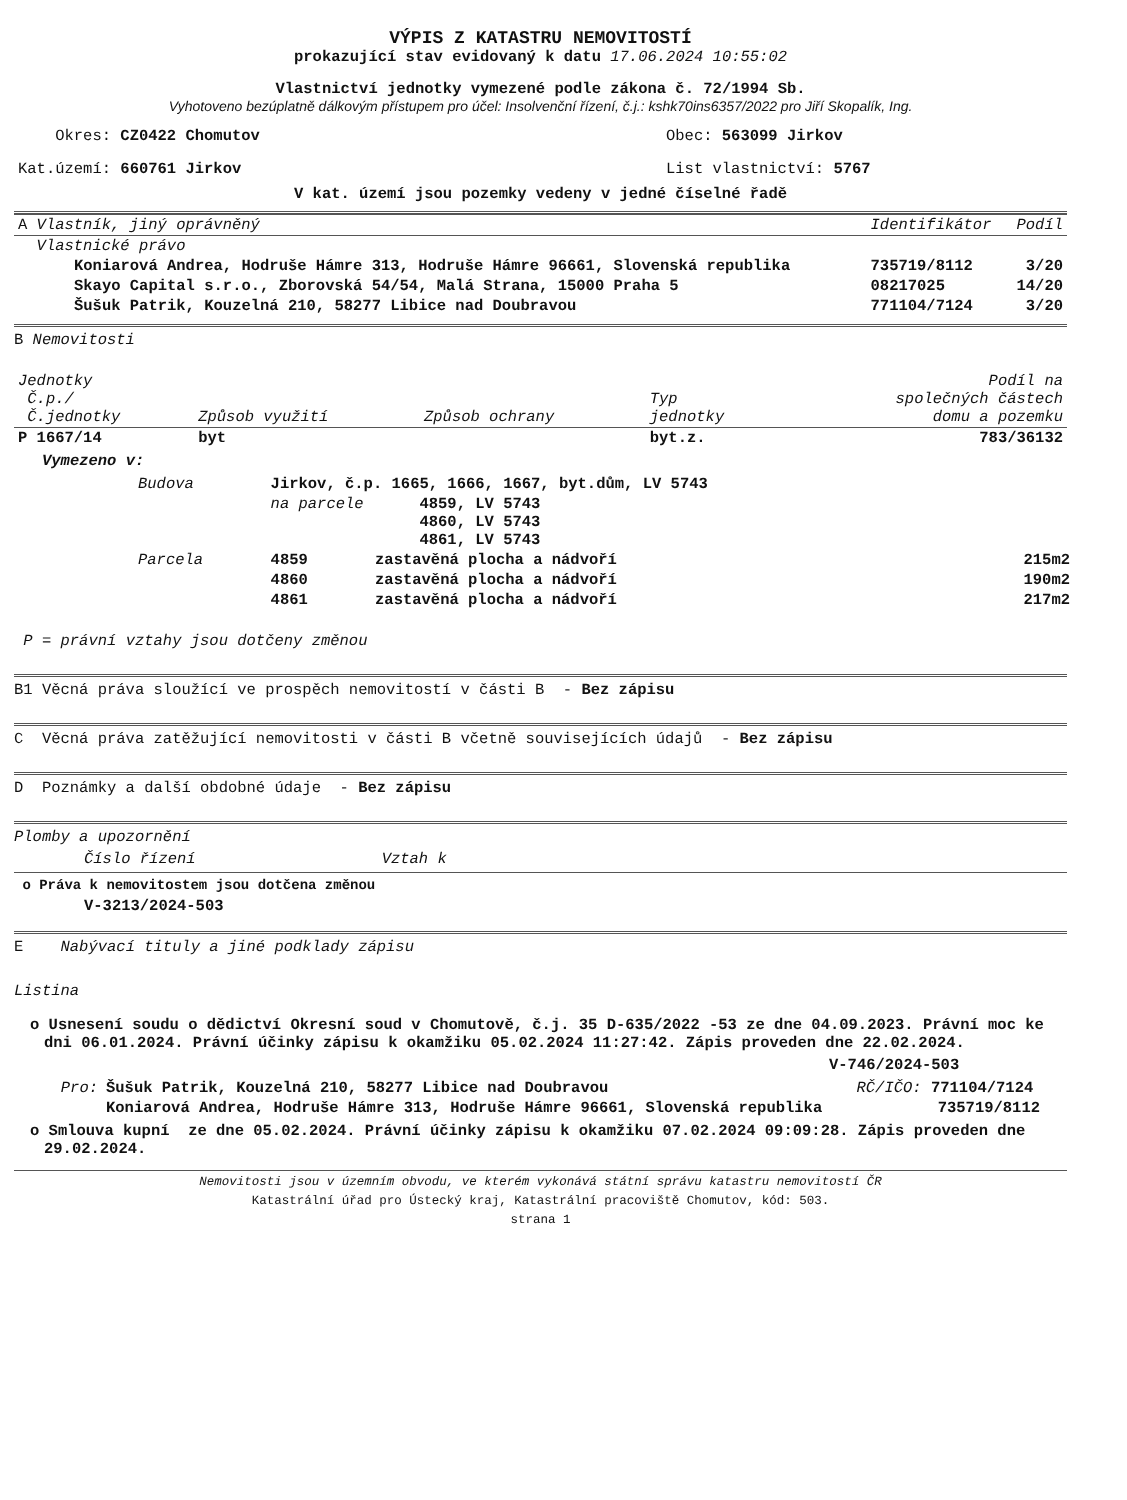VÝPIS Z KATASTRU NEMOVITOSTÍ
prokazující stav evidovaný k datu 17.06.2024 10:55:02
Vlastnictví jednotky vymezené podle zákona č. 72/1994 Sb.
Vyhotoveno bezúplatně dálkovým přístupem pro účel: Insolvenční řízení, č.j.: kshk70ins6357/2022 pro Jiří Skopalík, Ing.
| Okres: CZ0422 Chomutov | Obec: 563099 Jirkov |
| Kat.území: 660761 Jirkov | List vlastnictví: 5767 |
V kat. území jsou pozemky vedeny v jedné číselné řadě
| A Vlastník, jiný oprávněný | Identifikátor | Podíl |
| --- | --- | --- |
| Vlastnické právo | | |
| Koniarová Andrea, Hodruše Hámre 313, Hodruše Hámre 96661, Slovenská republika | 735719/8112 | 3/20 |
| Skayo Capital s.r.o., Zborovská 54/54, Malá Strana, 15000 Praha 5 | 08217025 | 14/20 |
| Šušuk Patrik, Kouzelná 210, 58277 Libice nad Doubravou | 771104/7124 | 3/20 |
B Nemovitosti
| Jednotky Č.p./ Č.jednotky | Způsob využití | Způsob ochrany | Typ jednotky | Podíl na společných částech domu a pozemku |
| --- | --- | --- | --- | --- |
| P 1667/14 | byt | | byt.z. | 783/36132 |
Vymezeno v:
| Budova | Jirkov, č.p. 1665, 1666, 1667, byt.dům, LV 5743 | | |
| | na parcele 4859, LV 5743 4860, LV 5743 4861, LV 5743 | | |
| Parcela | 4859 | zastavěná plocha a nádvoří | 215m2 |
| | 4860 | zastavěná plocha a nádvoří | 190m2 |
| | 4861 | zastavěná plocha a nádvoří | 217m2 |
P = právní vztahy jsou dotčeny změnou
B1 Věcná práva sloužící ve prospěch nemovitostí v části B - Bez zápisu
C Věcná práva zatěžující nemovitosti v části B včetně souvisejících údajů - Bez zápisu
D Poznámky a další obdobné údaje - Bez zápisu
Plomby a upozornění
Číslo řízení Vztah k
o Práva k nemovitostem jsou dotčena změnou
V-3213/2024-503
E Nabývací tituly a jiné podklady zápisu
Listina
o Usnesení soudu o dědictví Okresní soud v Chomutově, č.j. 35 D-635/2022 -53 ze dne 04.09.2023. Právní moc ke dni 06.01.2024. Právní účinky zápisu k okamžiku 05.02.2024 11:27:42. Zápis proveden dne 22.02.2024.
V-746/2024-503
| Pro: | Šušuk Patrik, Kouzelná 210, 58277 Libice nad Doubravou | RČ/IČO: 771104/7124 |
| | Koniarová Andrea, Hodruše Hámre 313, Hodruše Hámre 96661, Slovenská republika | 735719/8112 |
o Smlouva kupní ze dne 05.02.2024. Právní účinky zápisu k okamžiku 07.02.2024 09:09:28. Zápis proveden dne 29.02.2024.
Nemovitosti jsou v územním obvodu, ve kterém vykonává státní správu katastru nemovitostí ČR
Katastrální úřad pro Ústecký kraj, Katastrální pracoviště Chomutov, kód: 503.
strana 1